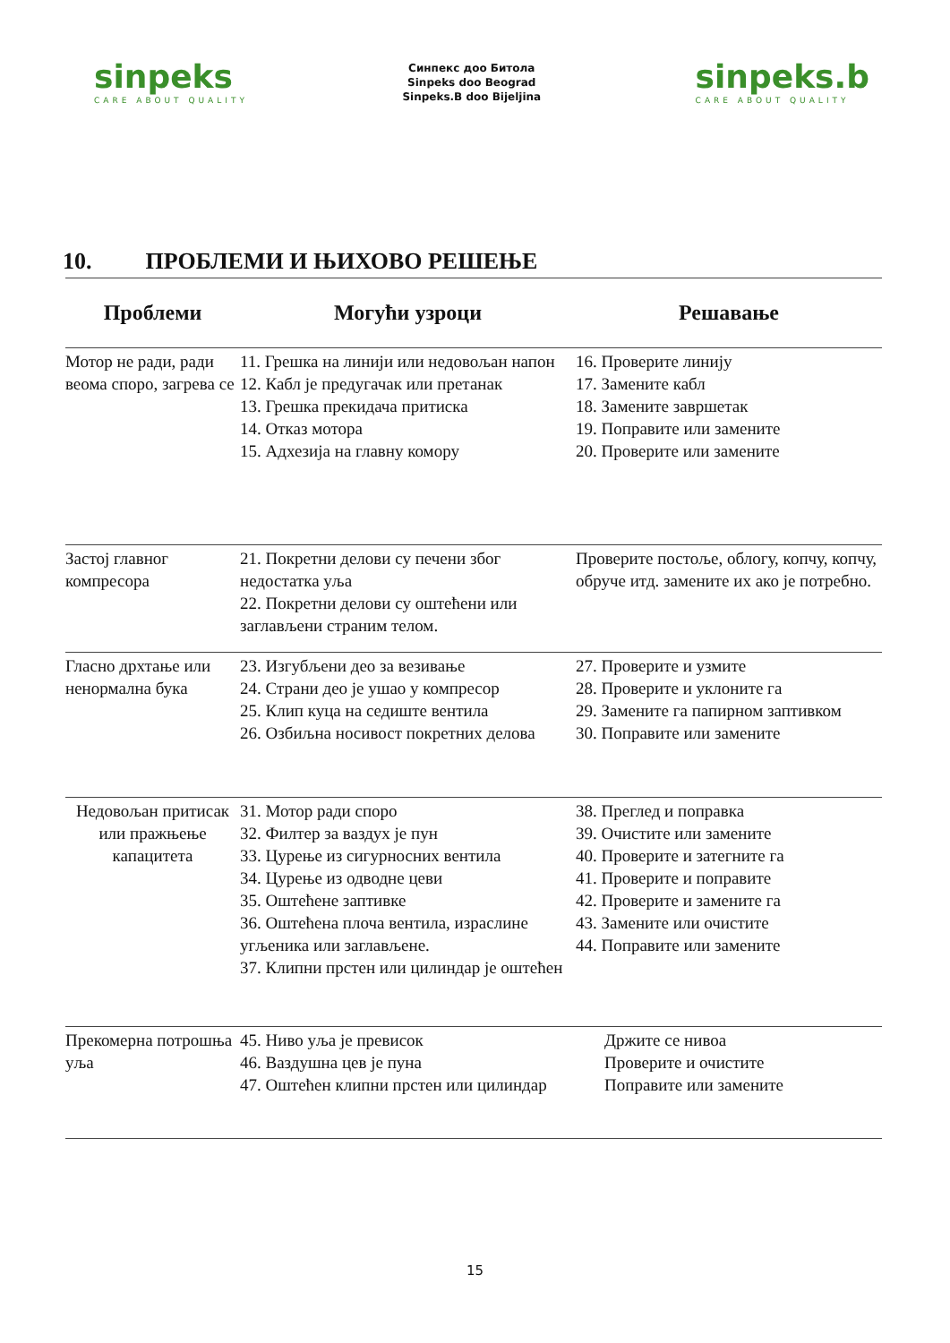sinpeks
CARE ABOUT QUALITY
Синпекс доо Битола
Sinpeks doo Beograd
Sinpeks.B doo Bijeljina
sinpeks.b
CARE ABOUT QUALITY
10. ПРОБЛЕМИ И ЊИХОВО РЕШЕЊЕ
| Проблеми | Могући узроци | Решавање |
| --- | --- | --- |
| Мотор не ради, ради веома споро, загрева се | 11. Грешка на линији или недовољан напон 12. Кабл је предугачак или претанак 13. Грешка прекидача притиска 14. Отказ мотора 15. Адхезија на главну комору | 16. Проверите линију 17. Замените кабл 18. Замените завршетак 19. Поправите или замените 20. Проверите или замените |
| Застој главног компресора | 21. Покретни делови су печени због недостатка уља 22. Покретни делови су оштећени или заглављени страним телом. | Проверите постоље, облогу, копчу, копчу, обруче итд. замените их ако је потребно. |
| Гласно дрхтање или ненормална бука | 23. Изгубљени део за везивање 24. Страни део је ушао у компресор 25. Клип куца на седиште вентила 26. Озбиљна носивост покретних делова | 27. Проверите и узмите 28. Проверите и уклоните га 29. Замените га папирном заптивком 30. Поправите или замените |
| Недовољан притисак или пражњење капацитета | 31. Мотор ради споро 32. Филтер за ваздух је пун 33. Цурење из сигурносних вентила 34. Цурење из одводне цеви 35. Оштећене заптивке 36. Оштећена плоча вентила, израслине угљеника или заглављене. 37. Клипни прстен или цилиндар је оштећен | 38. Преглед и поправка 39. Очистите или замените 40. Проверите и затегните га 41. Проверите и поправите 42. Проверите и замените га 43. Замените или очистите 44. Поправите или замените |
| Прекомерна потрошња уља | 45. Ниво уља је превисок 46. Ваздушна цев је пуна 47. Оштећен клипни прстен или цилиндар | Држите се нивоа Проверите и очистите Поправите или замените |
15